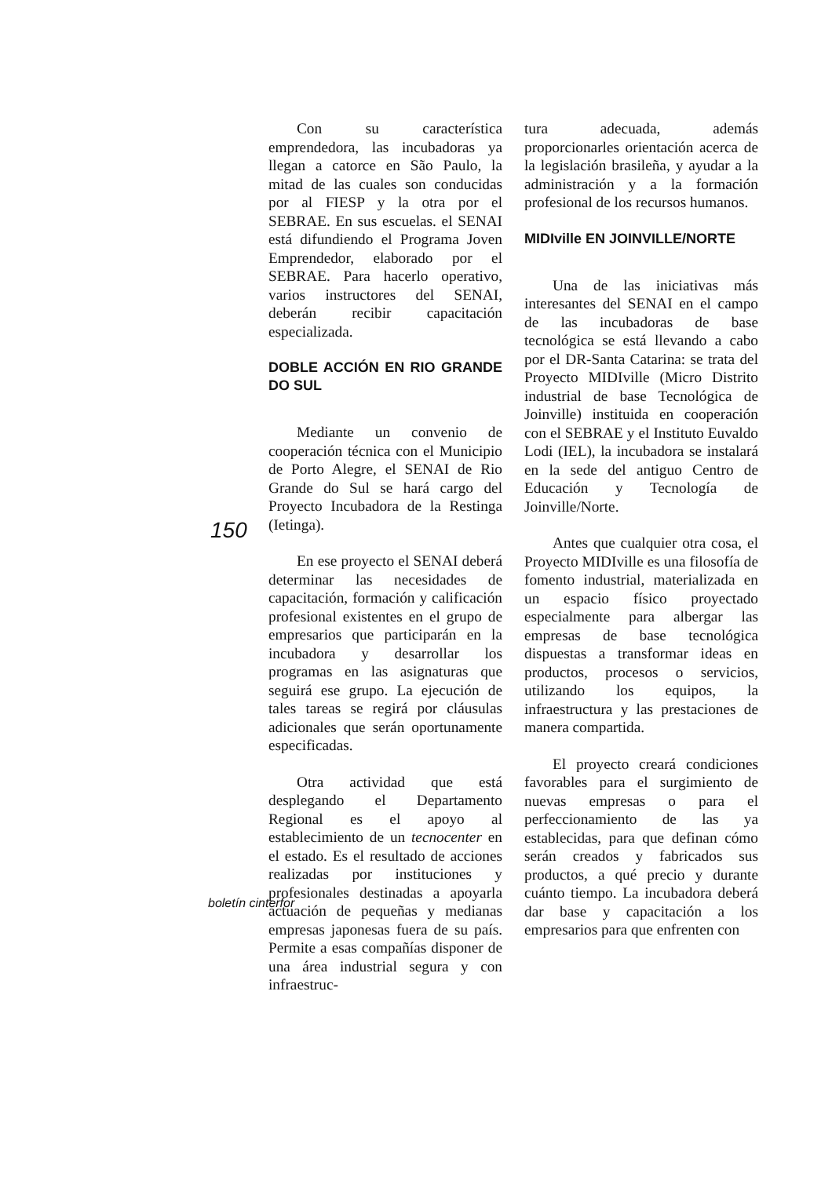Con su característica emprendedora, las incubadoras ya llegan a catorce en São Paulo, la mitad de las cuales son conducidas por al FIESP y la otra por el SEBRAE. En sus escuelas. el SENAI está difundiendo el Programa Joven Emprendedor, elaborado por el SEBRAE. Para hacerlo operativo, varios instructores del SENAI, deberán recibir capacitación especializada.
DOBLE ACCIÓN EN RIO GRANDE DO SUL
Mediante un convenio de cooperación técnica con el Municipio de Porto Alegre, el SENAI de Rio Grande do Sul se hará cargo del Proyecto Incubadora de la Restinga (Ietinga).
En ese proyecto el SENAI deberá determinar las necesidades de capacitación, formación y calificación profesional existentes en el grupo de empresarios que participarán en la incubadora y desarrollar los programas en las asignaturas que seguirá ese grupo. La ejecución de tales tareas se regirá por cláusulas adicionales que serán oportunamente especificadas.
Otra actividad que está desplegando el Departamento Regional es el apoyo al establecimiento de un tecnocenter en el estado. Es el resultado de acciones realizadas por instituciones y profesionales destinadas a apoyarla actuación de pequeñas y medianas empresas japonesas fuera de su país. Permite a esas compañías disponer de una área industrial segura y con infraestruc-
tura adecuada, además proporcionarles orientación acerca de la legislación brasileña, y ayudar a la administración y a la formación profesional de los recursos humanos.
MIDIville EN JOINVILLE/NORTE
Una de las iniciativas más interesantes del SENAI en el campo de las incubadoras de base tecnológica se está llevando a cabo por el DR-Santa Catarina: se trata del Proyecto MIDIville (Micro Distrito industrial de base Tecnológica de Joinville) instituida en cooperación con el SEBRAE y el Instituto Euvaldo Lodi (IEL), la incubadora se instalará en la sede del antiguo Centro de Educación y Tecnología de Joinville/Norte.
Antes que cualquier otra cosa, el Proyecto MIDIville es una filosofía de fomento industrial, materializada en un espacio físico proyectado especialmente para albergar las empresas de base tecnológica dispuestas a transformar ideas en productos, procesos o servicios, utilizando los equipos, la infraestructura y las prestaciones de manera compartida.
El proyecto creará condiciones favorables para el surgimiento de nuevas empresas o para el perfeccionamiento de las ya establecidas, para que definan cómo serán creados y fabricados sus productos, a qué precio y durante cuánto tiempo. La incubadora deberá dar base y capacitación a los empresarios para que enfrenten con
150
boletín cinterfor